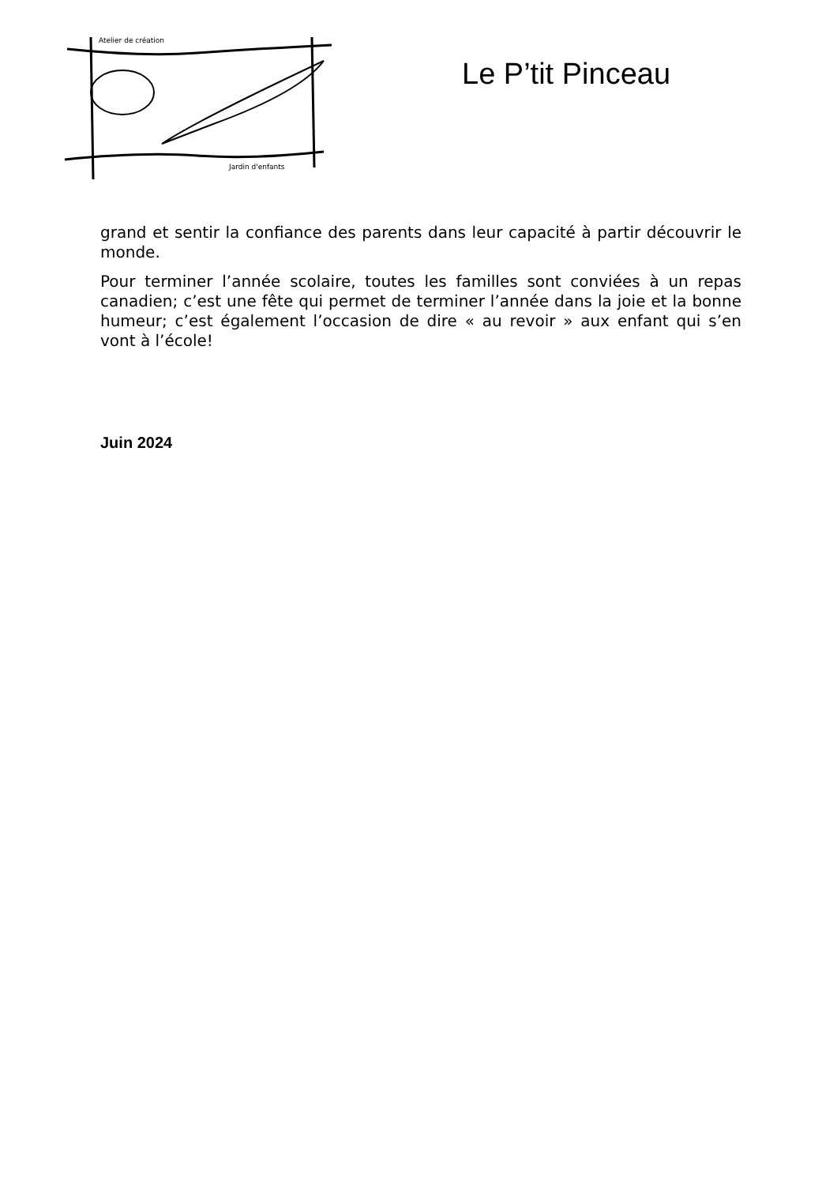Atelier de création
Jardin d'enfants
Le P’tit Pinceau
grand et sentir la confiance des parents dans leur capacité à partir découvrir le monde.
Pour terminer l’année scolaire, toutes les familles sont conviées à un repas canadien; c’est une fête qui permet de terminer l’année dans la joie et la bonne humeur; c’est également l’occasion de dire « au revoir » aux enfant qui s’en vont à l’école!
Juin 2024